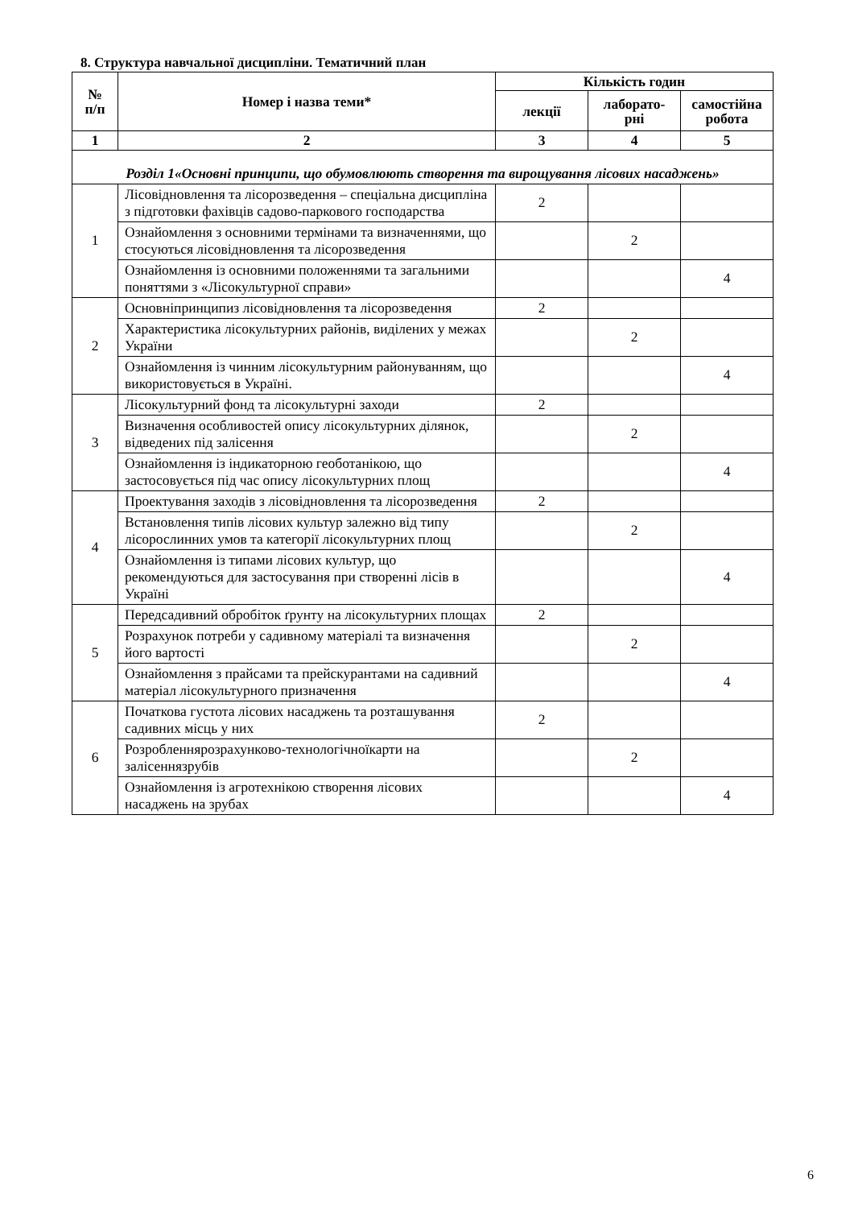8. Структура навчальної дисципліни. Тематичний план
| № п/п | Номер і назва теми* | Кількість годин | | |
| --- | --- | --- | --- | --- |
| | | лекції | лаборато- рні | самостійна робота |
| 1 | 2 | 3 | 4 | 5 |
| Розділ 1«Основні принципи, що обумовлюють створення та вирощування лісових насаджень» | | | | |
| 1 | Лісовідновлення та лісорозведення – спеціальна дисципліна з підготовки фахівців садово-паркового господарства | 2 | | |
| | Ознайомлення з основними термінами та визначеннями, що стосуються лісовідновлення та лісорозведення | | 2 | |
| | Ознайомлення із основними положеннями та загальними поняттями з «Лісокультурної справи» | | | 4 |
| 2 | Основніпринципиз лісовідновлення та лісорозведення | 2 | | |
| | Характеристика лісокультурних районів, виділених у межах України | | 2 | |
| | Ознайомлення із чинним лісокультурним районуванням, що використовується в Україні. | | | 4 |
| 3 | Лісокультурний фонд та лісокультурні заходи | 2 | | |
| | Визначення особливостей опису лісокультурних ділянок, відведених під залісення | | 2 | |
| | Ознайомлення із індикаторною геоботанікою, що застосовується під час опису лісокультурних площ | | | 4 |
| 4 | Проектування заходів з лісовідновлення та лісорозведення | 2 | | |
| | Встановлення типів лісових культур залежно від типу лісорослинних умов та категорії лісокультурних площ | | 2 | |
| | Ознайомлення із типами лісових культур, що рекомендуються для застосування при створенні лісів в Україні | | | 4 |
| 5 | Передсадивний обробіток ґрунту на лісокультурних площах | 2 | | |
| | Розрахунок потреби у садивному матеріалі та визначення його вартості | | 2 | |
| | Ознайомлення з прайсами та прейскурантами на садивний матеріал лісокультурного призначення | | | 4 |
| 6 | Початкова густота лісових насаджень та розташування садивних місць у них | 2 | | |
| | Розробленнярозрахунково-технологічноїкарти на залісеннязрубів | | 2 | |
| | Ознайомлення із агротехнікою створення лісових насаджень на зрубах | | | 4 |
6